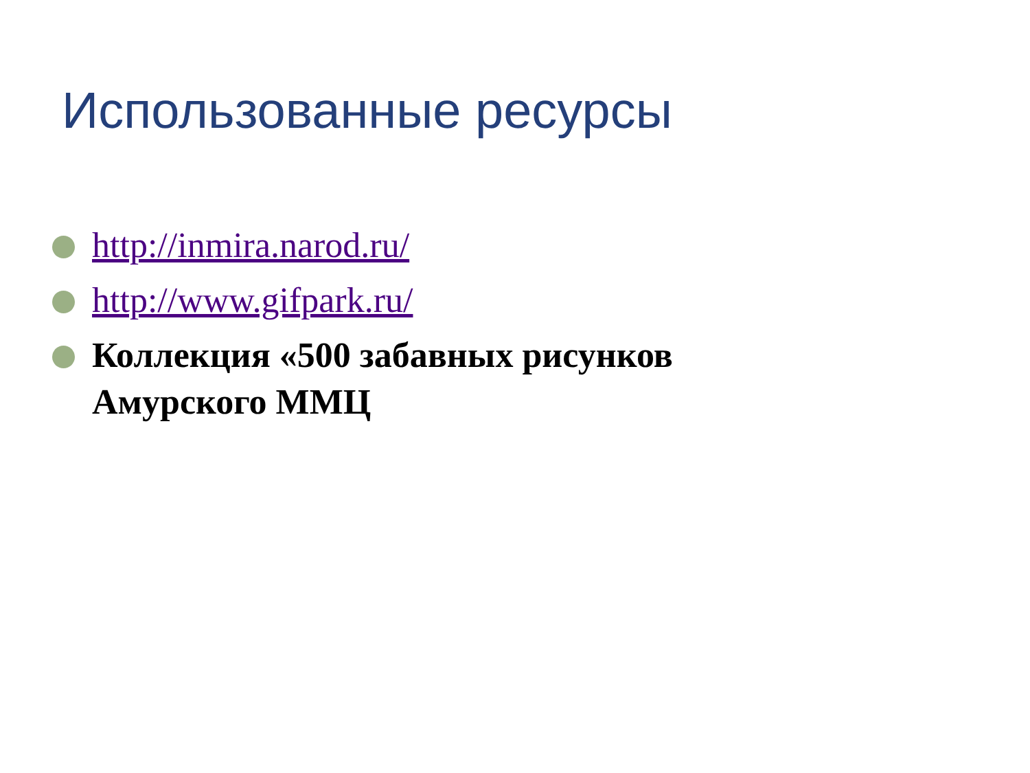Использованные ресурсы
http://inmira.narod.ru/
http://www.gifpark.ru/
Коллекция «500 забавных рисунков Амурского ММЦ